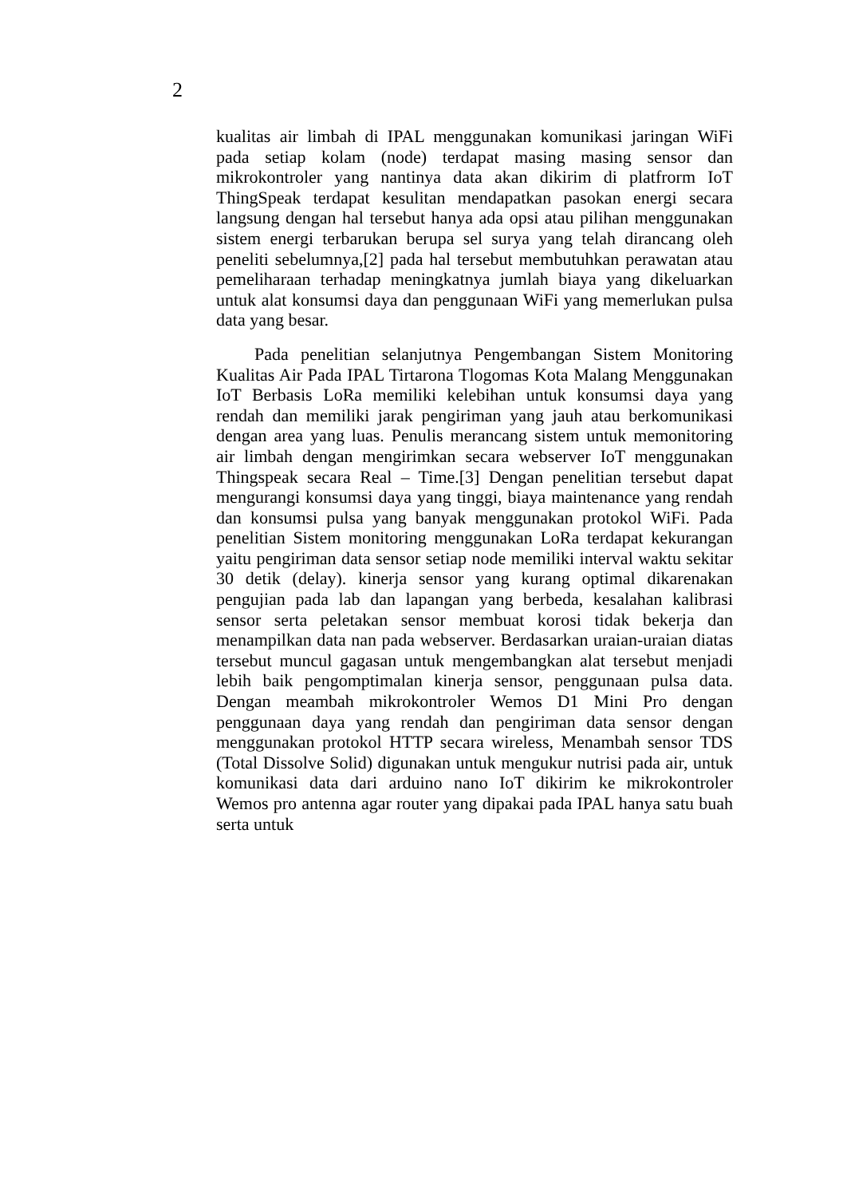2
kualitas air limbah di IPAL menggunakan komunikasi jaringan WiFi pada setiap kolam (node) terdapat masing masing sensor dan mikrokontroler yang nantinya data akan dikirim di platfrorm IoT ThingSpeak terdapat kesulitan mendapatkan pasokan energi secara langsung dengan hal tersebut hanya ada opsi atau pilihan menggunakan sistem energi terbarukan berupa sel surya yang telah dirancang oleh peneliti sebelumnya,[2] pada hal tersebut membutuhkan perawatan atau pemeliharaan terhadap meningkatnya jumlah biaya yang dikeluarkan untuk alat konsumsi daya dan penggunaan WiFi yang memerlukan pulsa data yang besar.
Pada penelitian selanjutnya Pengembangan Sistem Monitoring Kualitas Air Pada IPAL Tirtarona Tlogomas Kota Malang Menggunakan IoT Berbasis LoRa memiliki kelebihan untuk konsumsi daya yang rendah dan memiliki jarak pengiriman yang jauh atau berkomunikasi dengan area yang luas. Penulis merancang sistem untuk memonitoring air limbah dengan mengirimkan secara webserver IoT menggunakan Thingspeak secara Real – Time.[3] Dengan penelitian tersebut dapat mengurangi konsumsi daya yang tinggi, biaya maintenance yang rendah dan konsumsi pulsa yang banyak menggunakan protokol WiFi. Pada penelitian Sistem monitoring menggunakan LoRa terdapat kekurangan yaitu pengiriman data sensor setiap node memiliki interval waktu sekitar 30 detik (delay). kinerja sensor yang kurang optimal dikarenakan pengujian pada lab dan lapangan yang berbeda, kesalahan kalibrasi sensor serta peletakan sensor membuat korosi tidak bekerja dan menampilkan data nan pada webserver. Berdasarkan uraian-uraian diatas tersebut muncul gagasan untuk mengembangkan alat tersebut menjadi lebih baik pengomptimalan kinerja sensor, penggunaan pulsa data. Dengan meambah mikrokontroler Wemos D1 Mini Pro dengan penggunaan daya yang rendah dan pengiriman data sensor dengan menggunakan protokol HTTP secara wireless, Menambah sensor TDS (Total Dissolve Solid) digunakan untuk mengukur nutrisi pada air, untuk komunikasi data dari arduino nano IoT dikirim ke mikrokontroler Wemos pro antenna agar router yang dipakai pada IPAL hanya satu buah serta untuk